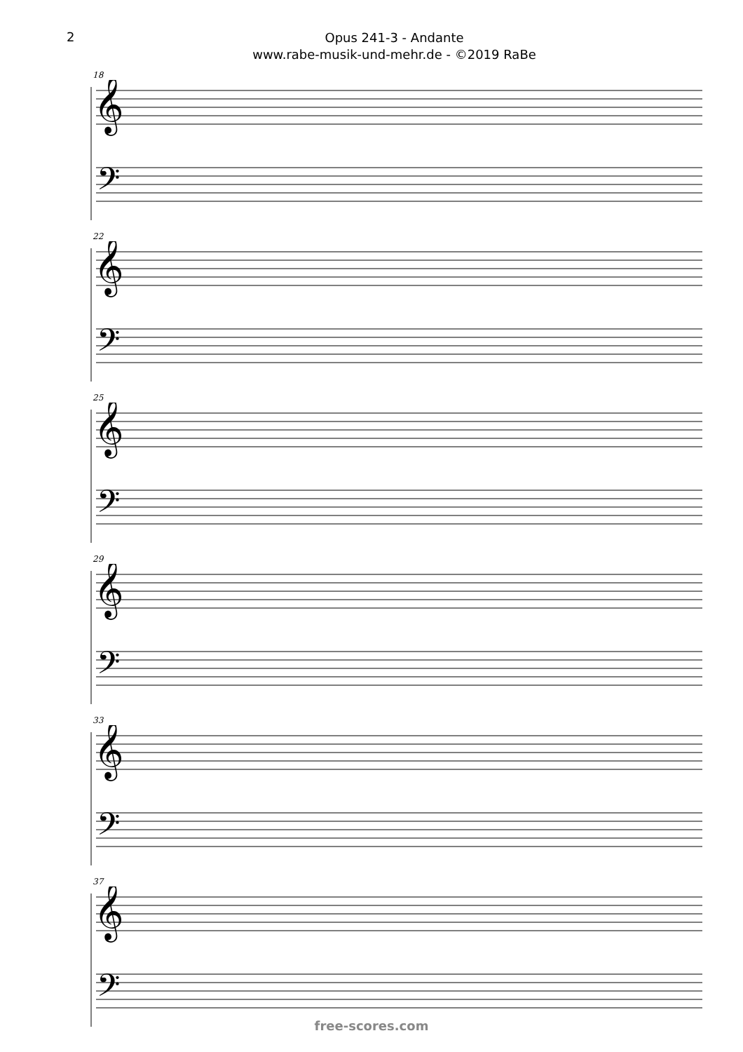2
Opus 241-3 - Andante
www.rabe-musik-und-mehr.de - ©2019 RaBe
18
𝄞
𝄢
22
𝄞
𝄢
25
𝄞
𝄢
29
𝄞
𝄢
33
𝄞
𝄢
37
𝄞
𝄢
free-scores.com